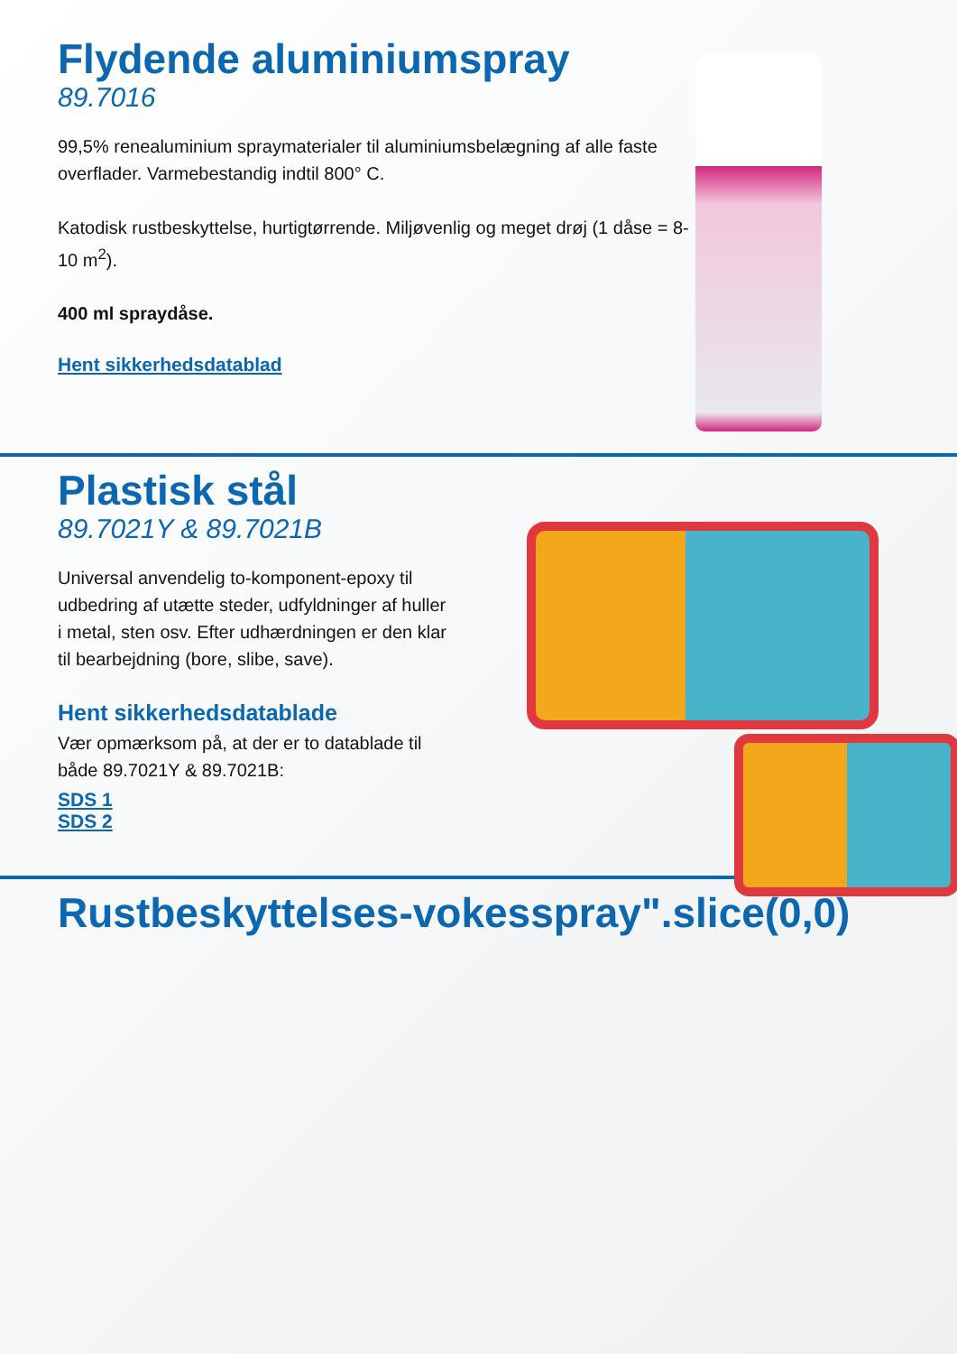Flydende aluminiumspray
89.7016
99,5% renealuminium spraymaterialer til aluminiumsbelægning af alle faste overflader. Varmebestandig indtil 800° C.
Katodisk rustbeskyttelse, hurtigtørrende. Miljøvenlig og meget drøj (1 dåse = 8-10 m<sup>2</sup>).
400 ml spraydåse.
Hent sikkerhedsdatablad
Plastisk stål
89.7021Y & 89.7021B
Universal anvendelig to-komponent-epoxy til udbedring af utætte steder, udfyldninger af huller i metal, sten osv. Efter udhærdningen er den klar til bearbejdning (bore, slibe, save).
Hent sikkerhedsdatablade
Vær opmærksom på, at der er to datablade til både 89.7021Y & 89.7021B:
SDS 1
SDS 2
Rustbeskyttelses-vokesspray".slice(0,0)